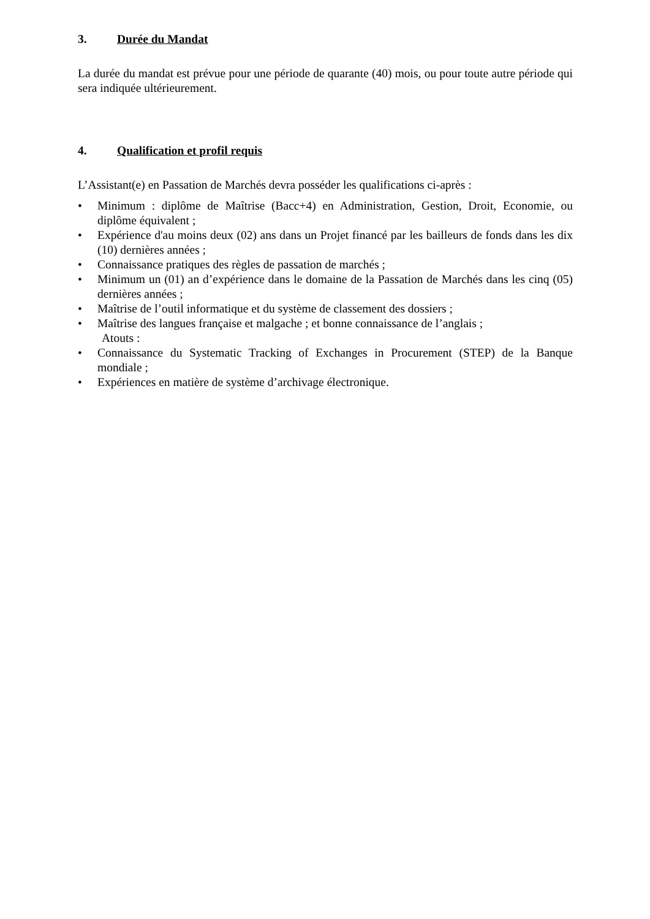3. Durée du Mandat
La durée du mandat est prévue pour une période de quarante (40) mois, ou pour toute autre période qui sera indiquée ultérieurement.
4. Qualification et profil requis
L’Assistant(e) en Passation de Marchés devra posséder les qualifications ci-après :
• Minimum : diplôme de Maîtrise (Bacc+4) en Administration, Gestion, Droit, Economie, ou diplôme équivalent ;
• Expérience d'au moins deux (02) ans dans un Projet financé par les bailleurs de fonds dans les dix (10) dernières années ;
• Connaissance pratiques des règles de passation de marchés ;
• Minimum un (01) an d’expérience dans le domaine de la Passation de Marchés dans les cinq (05) dernières années ;
• Maîtrise de l’outil informatique et du système de classement des dossiers ;
• Maîtrise des langues française et malgache ; et bonne connaissance de l’anglais ;
Atouts :
• Connaissance du Systematic Tracking of Exchanges in Procurement (STEP) de la Banque mondiale ;
• Expériences en matière de système d’archivage électronique.